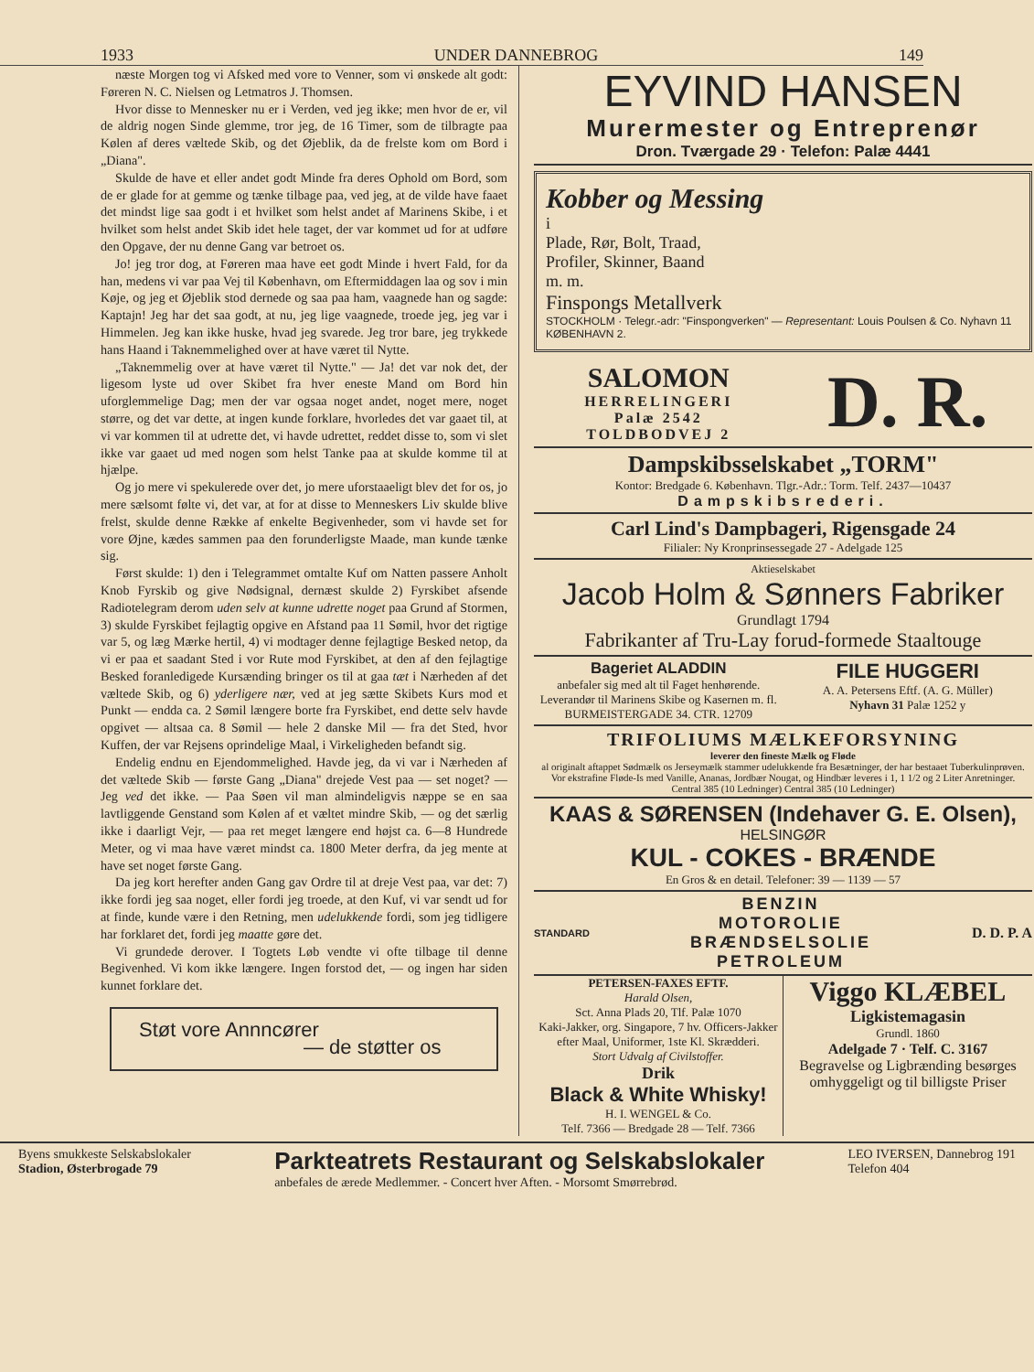1933 UNDER DANNEBROG 149
næste Morgen tog vi Afsked med vore to Venner, som vi ønskede alt godt: Føreren N. C. Nielsen og Letmatros J. Thomsen.
Hvor disse to Mennesker nu er i Verden, ved jeg ikke; men hvor de er, vil de aldrig nogen Sinde glemme, tror jeg, de 16 Timer, som de tilbragte paa Kølen af deres væltede Skib, og det Øjeblik, da de frelste kom om Bord i „Diana".
Skulde de have et eller andet godt Minde fra deres Ophold om Bord, som de er glade for at gemme og tænke tilbage paa, ved jeg, at de vilde have faaet det mindst lige saa godt i et hvilket som helst andet af Marinens Skibe, i et hvilket som helst andet Skib idet hele taget, der var kommet ud for at udføre den Opgave, der nu denne Gang var betroet os.
Jo! jeg tror dog, at Føreren maa have eet godt Minde i hvert Fald, for da han, medens vi var paa Vej til København, om Eftermiddagen laa og sov i min Køje, og jeg et Øjeblik stod dernede og saa paa ham, vaagnede han og sagde: Kaptajn! Jeg har det saa godt, at nu, jeg lige vaagnede, troede jeg, jeg var i Himmelen. Jeg kan ikke huske, hvad jeg svarede. Jeg tror bare, jeg trykkede hans Haand i Taknemmelighed over at have været til Nytte.
„Taknemmelig over at have været til Nytte." — Ja! det var nok det, der ligesom lyste ud over Skibet fra hver eneste Mand om Bord hin uforglemmelige Dag; men der var ogsaa noget andet, noget mere, noget større, og det var dette, at ingen kunde forklare, hvorledes det var gaaet til, at vi var kommen til at udrette det, vi havde udrettet, reddet disse to, som vi slet ikke var gaaet ud med nogen som helst Tanke paa at skulde komme til at hjælpe.
Og jo mere vi spekulerede over det, jo mere uforstaaeligt blev det for os, jo mere sælsomt følte vi, det var, at for at disse to Menneskers Liv skulde blive frelst, skulde denne Række af enkelte Begivenheder, som vi havde set for vore Øjne, kædes sammen paa den forunderligste Maade, man kunde tænke sig.
Først skulde: 1) den i Telegrammet omtalte Kuf om Natten passere Anholt Knob Fyrskib og give Nødsignal, dernæst skulde 2) Fyrskibet afsende Radiotelegram derom uden selv at kunne udrette noget paa Grund af Stormen, 3) skulde Fyrskibet fejlagtig opgive en Afstand paa 11 Sømil, hvor det rigtige var 5, og læg Mærke hertil, 4) vi modtager denne fejlagtige Besked netop, da vi er paa et saadant Sted i vor Rute mod Fyrskibet, at den af den fejlagtige Besked foranledigede Kursænding bringer os til at gaa tæt i Nærheden af det væltede Skib, og 6) yderligere nær, ved at jeg sætte Skibets Kurs mod et Punkt — endda ca. 2 Sømil længere borte fra Fyrskibet, end dette selv havde opgivet — altsaa ca. 8 Sømil — hele 2 danske Mil — fra det Sted, hvor Kuffen, der var Rejsens oprindelige Maal, i Virkeligheden befandt sig.
Endelig endnu en Ejendommelighed. Havde jeg, da vi var i Nærheden af det væltede Skib — første Gang „Diana" drejede Vest paa — set noget? — Jeg ved det ikke. — Paa Søen vil man almindeligvis næppe se en saa lavtliggende Genstand som Kølen af et væltet mindre Skib, — og det særlig ikke i daarligt Vejr, — paa ret meget længere end højst ca. 6—8 Hundrede Meter, og vi maa have været mindst ca. 1800 Meter derfra, da jeg mente at have set noget første Gang.
Da jeg kort herefter anden Gang gav Ordre til at dreje Vest paa, var det: 7) ikke fordi jeg saa noget, eller fordi jeg troede, at den Kuf, vi var sendt ud for at finde, kunde være i den Retning, men udelukkende fordi, som jeg tidligere har forklaret det, fordi jeg maatte gøre det.
Vi grundede derover. I Togtets Løb vendte vi ofte tilbage til denne Begivenhed. Vi kom ikke længere. Ingen forstod det, — og ingen har siden kunnet forklare det.
Støt vore Annncører
— de støtter os
EYVIND HANSEN
Murermester og Entreprenør
Dron. Tværgade 29 · Telefon: Palæ 4441
Kobber og Messing
i
Plade, Rør, Bolt, Traad,
Profiler, Skinner, Baand
m. m.
Finspongs Metallverk
STOCKHOLM · Telegr.-adr: "Finspongverken" — Representant: Louis Poulsen & Co. Nyhavn 11 KØBENHAVN 2.
SALOMON
HERRELINGERI
Palæ 2542
TOLDBODVEJ 2
D. R.
Dampskibsselskabet „TORM"
Kontor: Bredgade 6. København. Tlgr.-Adr.: Torm. Telf. 2437—10437
Dampskibsrederi.
Carl Lind's Dampbageri, Rigensgade 24
Filialer: Ny Kronprinsessegade 27 - Adelgade 125
Aktieselskabet
Jacob Holm & Sønners Fabriker
Grundlagt 1794
Fabrikanter af Tru-Lay forud-formede Staaltouge
Bageriet ALADDIN
anbefaler sig med alt til Faget henhørende. Leverandør til Marinens Skibe og Kasernen m. fl.
BURMEISTERGADE 34. CTR. 12709
FILE HUGGERI
A. A. Petersens Eftf. (A. G. Müller)
Nyhavn 31 Palæ 1252 y
TRIFOLIUMS MÆLKEFORSYNING
leverer den fineste Mælk og Fløde
al originalt aftappet Sødmælk os Jerseymælk stammer udelukkende fra Besætninger, der har bestaaet Tuberkulinprøven.
Vor ekstrafine Fløde-Is med Vanille, Ananas, Jordbær Nougat, og Hindbær leveres i 1, 1 1/2 og 2 Liter Anretninger.
Central 385 (10 Ledninger) Central 385 (10 Ledninger)
KAAS & SØRENSEN (Indehaver G. E. Olsen),
HELSINGØR
KUL - COKES - BRÆNDE
En Gros & en detail. Telefoner: 39 — 1139 — 57
STANDARD
BENZIN
MOTOROLIE
BRÆNDSELSOLIE
PETROLEUM
D. D. P. A
PETERSEN-FAXES EFTF.
Harald Olsen,
Sct. Anna Plads 20, Tlf. Palæ 1070
Kaki-Jakker, org. Singapore, 7 hv. Officers-Jakker efter Maal, Uniformer, 1ste Kl. Skrædderi.
Stort Udvalg af Civilstoffer.
Drik
Black & White Whisky!
H. I. WENGEL & Co.
Telf. 7366 — Bredgade 28 — Telf. 7366
Viggo KLÆBEL
Ligkistemagasin
Grundl. 1860
Adelgade 7 · Telf. C. 3167
Begravelse og Ligbrænding besørges omhyggeligt og til billigste Priser
Byens smukkeste Selskabslokaler
Stadion, Østerbrogade 79
Parkteatrets Restaurant og Selskabslokaler
anbefales de ærede Medlemmer. - Concert hver Aften. - Morsomt Smørrebrød.
LEO IVERSEN, Dannebrog 191
Telefon 404